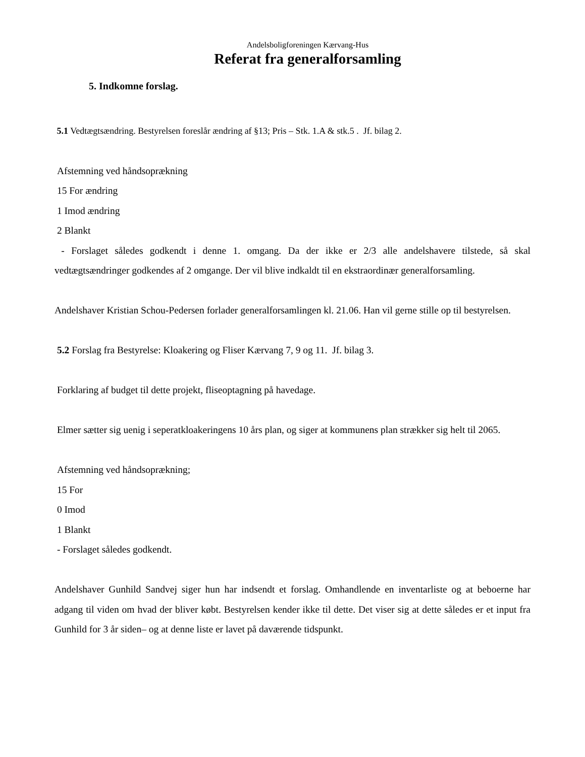Andelsboligforeningen Kærvang-Hus
Referat fra generalforsamling
5. Indkomne forslag.
5.1 Vedtægtsændring. Bestyrelsen foreslår ændring af §13; Pris – Stk. 1.A & stk.5 . Jf. bilag 2.
Afstemning ved håndsoprækning
15 For ændring
1 Imod ændring
2 Blankt
- Forslaget således godkendt i denne 1. omgang. Da der ikke er 2/3 alle andelshavere tilstede, så skal vedtægtsændringer godkendes af 2 omgange. Der vil blive indkaldt til en ekstraordinær generalforsamling.
Andelshaver Kristian Schou-Pedersen forlader generalforsamlingen kl. 21.06. Han vil gerne stille op til bestyrelsen.
5.2 Forslag fra Bestyrelse: Kloakering og Fliser Kærvang 7, 9 og 11. Jf. bilag 3.
Forklaring af budget til dette projekt, fliseoptagning på havedage.
Elmer sætter sig uenig i seperatkloakeringens 10 års plan, og siger at kommunens plan strækker sig helt til 2065.
Afstemning ved håndsoprækning;
15 For
0 Imod
1 Blankt
- Forslaget således godkendt.
Andelshaver Gunhild Sandvej siger hun har indsendt et forslag. Omhandlende en inventarliste og at beboerne har adgang til viden om hvad der bliver købt. Bestyrelsen kender ikke til dette. Det viser sig at dette således er et input fra Gunhild for 3 år siden– og at denne liste er lavet på daværende tidspunkt.